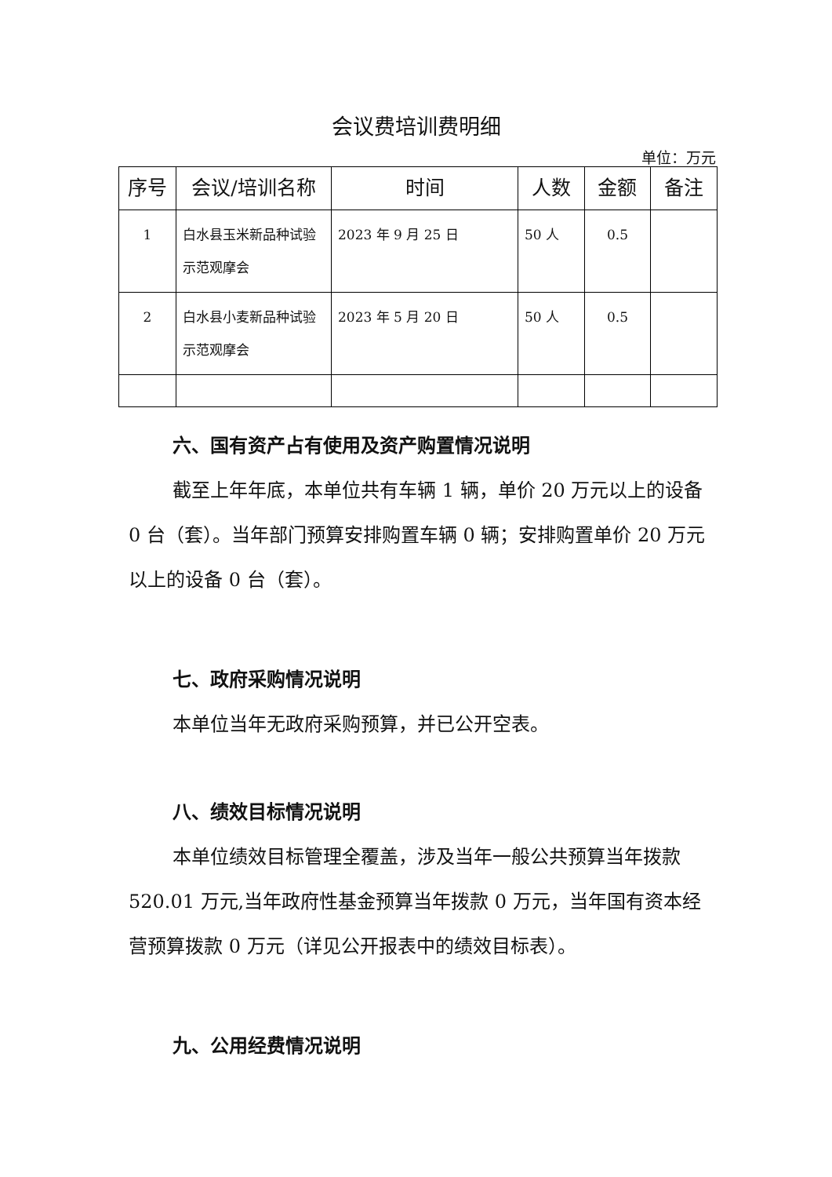会议费培训费明细
单位：万元
| 序号 | 会议/培训名称 | 时间 | 人数 | 金额 | 备注 |
| --- | --- | --- | --- | --- | --- |
| 1 | 白水县玉米新品种试验示范观摩会 | 2023 年 9 月 25 日 | 50 人 | 0.5 | |
| 2 | 白水县小麦新品种试验示范观摩会 | 2023 年 5 月 20 日 | 50 人 | 0.5 | |
六、国有资产占有使用及资产购置情况说明
截至上年年底，本单位共有车辆 1 辆，单价 20 万元以上的设备 0 台（套）。当年部门预算安排购置车辆 0 辆；安排购置单价 20 万元以上的设备 0 台（套）。
七、政府采购情况说明
本单位当年无政府采购预算，并已公开空表。
八、绩效目标情况说明
本单位绩效目标管理全覆盖，涉及当年一般公共预算当年拨款 520.01 万元,当年政府性基金预算当年拨款 0 万元，当年国有资本经营预算拨款 0 万元（详见公开报表中的绩效目标表）。
九、公用经费情况说明